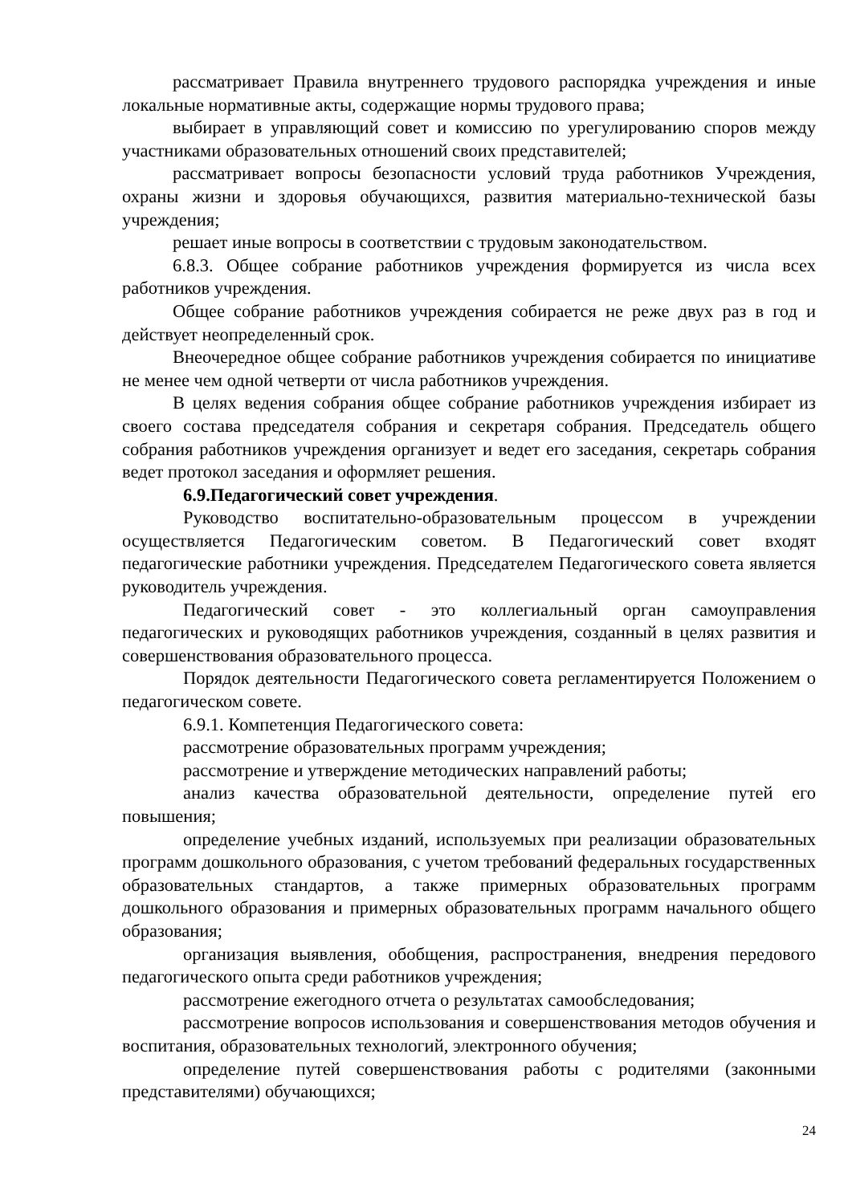рассматривает Правила внутреннего трудового распорядка учреждения и иные локальные нормативные акты, содержащие нормы трудового права;
выбирает в управляющий совет и комиссию по урегулированию споров между участниками образовательных отношений своих представителей;
рассматривает вопросы безопасности условий труда работников Учреждения, охраны жизни и здоровья обучающихся, развития материально-технической базы учреждения;
решает иные вопросы в соответствии с трудовым законодательством.
6.8.3. Общее собрание работников учреждения формируется из числа всех работников учреждения.
Общее собрание работников учреждения собирается не реже двух раз в год и действует неопределенный срок.
Внеочередное общее собрание работников учреждения собирается по инициативе не менее чем одной четверти от числа работников учреждения.
В целях ведения собрания общее собрание работников учреждения избирает из своего состава председателя собрания и секретаря собрания. Председатель общего собрания работников учреждения организует и ведет его заседания, секретарь собрания ведет протокол заседания и оформляет решения.
6.9.Педагогический совет учреждения.
Руководство воспитательно-образовательным процессом в учреждении осуществляется Педагогическим советом. В Педагогический совет входят педагогические работники учреждения. Председателем Педагогического совета является руководитель учреждения.
Педагогический совет - это коллегиальный орган самоуправления педагогических и руководящих работников учреждения, созданный в целях развития и совершенствования образовательного процесса.
Порядок деятельности Педагогического совета регламентируется Положением о педагогическом совете.
6.9.1. Компетенция Педагогического совета:
рассмотрение образовательных программ учреждения;
рассмотрение и утверждение методических направлений работы;
анализ качества образовательной деятельности, определение путей его повышения;
определение учебных изданий, используемых при реализации образовательных программ дошкольного образования, с учетом требований федеральных государственных образовательных стандартов, а также примерных образовательных программ дошкольного образования и примерных образовательных программ начального общего образования;
организация выявления, обобщения, распространения, внедрения передового педагогического опыта среди работников учреждения;
рассмотрение ежегодного отчета о результатах самообследования;
рассмотрение вопросов использования и совершенствования методов обучения и воспитания, образовательных технологий, электронного обучения;
определение путей совершенствования работы с родителями (законными представителями) обучающихся;
24